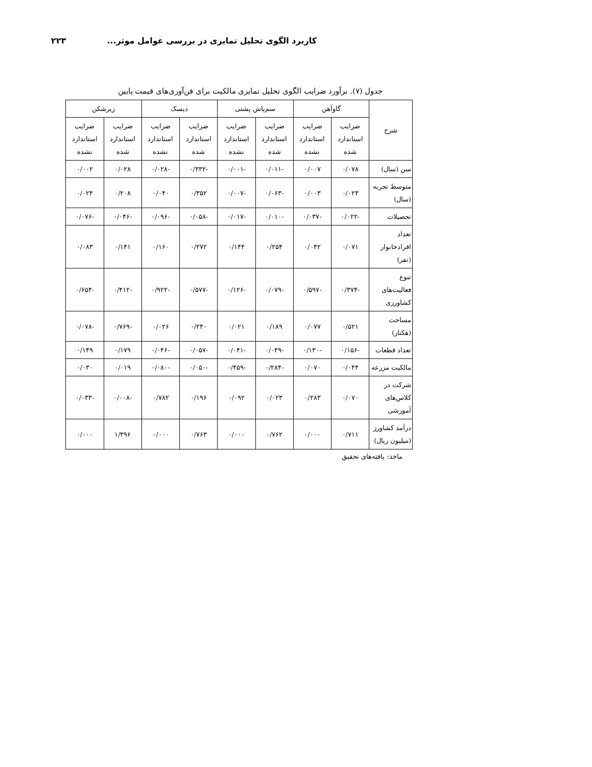کاربرد الگوی تحلیل تمایزی در بررسی عوامل موثر... ۲۲۳
جدول (۷). برآورد ضرایب الگوی تحلیل تمایزی مالکیت برای فن‌آوری‌های قیمت پایین
| شرح | گاوآهن | | سم‌پاش پشتی | | دیسک | | زیرشکن | |
| --- | --- | --- | --- | --- | --- | --- | --- | --- |
| | ضرایب استاندارد شده | ضرایب استاندارد نشده | ضرایب استاندارد شده | ضرایب استاندارد نشده | ضرایب استاندارد شده | ضرایب استاندارد نشده | ضرایب استاندارد شده | ضرایب استاندارد نشده |
| سن (سال) | ۰/۰۷۸ | ۰/۰۰۷ | -۰/۰۱۱ | -۰/۰۰۱ | -۰/۳۳۲ | -۰/۰۲۸ | ۰/۰۲۸ | ۰/۰۰۲ |
| متوسط تجربه (سال) | ۰/۰۲۳ | ۰/۰۰۳ | -۰/۰۶۳ | -۰/۰۰۷ | ۰/۳۵۲ | ۰/۰۴۰ | ۰/۲۰۸ | ۰/۰۲۴ |
| تحصیلات | -۰/۰۲۲ | -۰/۰۳۷ | -۰/۰۱۰ | -۰/۰۱۷ | -۰/۰۵۸ | -۰/۰۹۶ | -۰/۰۴۶ | -۰/۰۷۶ |
| تعداد افرادخانوار (نفر) | ۰/۰۷۱ | ۰/۰۴۲ | ۰/۲۵۴ | ۰/۱۴۴ | ۰/۲۷۲ | ۰/۱۶۰ | ۰/۱۴۱ | ۰/۰۸۳ |
| تنوع فعالیت‌های کشاورزی | -۰/۳۷۴ | -۰/۵۹۷ | -۰/۰۷۹ | -۰/۱۲۶ | -۰/۵۷۷ | -۰/۹۲۲ | -۰/۴۱۲ | -۰/۶۵۴ |
| مساحت (هکتار) | ۰/۵۲۱ | ۰/۰۷۷ | ۰/۱۸۹ | ۰/۰۲۱ | ۰/۲۴۰ | ۰/۰۲۶ | -۰/۷۶۹ | -۰/۰۷۸ |
| تعداد قطعات | -۰/۱۵۶ | -۰/۱۳۰ | -۰/۰۴۹ | -۰/۰۴۱ | -۰/۰۵۷ | -۰/۰۴۶ | ۰/۱۷۹ | ۰/۱۴۹ |
| مالکیت مزرعه | ۰/۰۴۴ | ۰/۰۷۰ | -۰/۲۸۴ | -۰/۴۵۹ | -۰/۰۵۰ | -۰/۰۸۰ | ۰/۰۱۹ | ۰/۰۳۰ |
| شرکت در کلاس‌های آموزشی | ۰/۰۷۰ | ۰/۲۸۳ | ۰/۰۲۳ | ۰/۰۹۲ | ۰/۱۹۶ | ۰/۷۸۲ | -۰/۰۰۸ | -۰/۰۳۳ |
| درآمد کشاورز (میلیون ریال) | ۰/۷۱۱ | ۰/۰۰۰ | ۰/۷۶۲ | ۰/۰۰۰ | ۰/۷۶۳ | ۰/۰۰۰ | ۱/۳۹۶ | ۰/۰۰۰ |
ماخذ: یافته‌های تحقیق